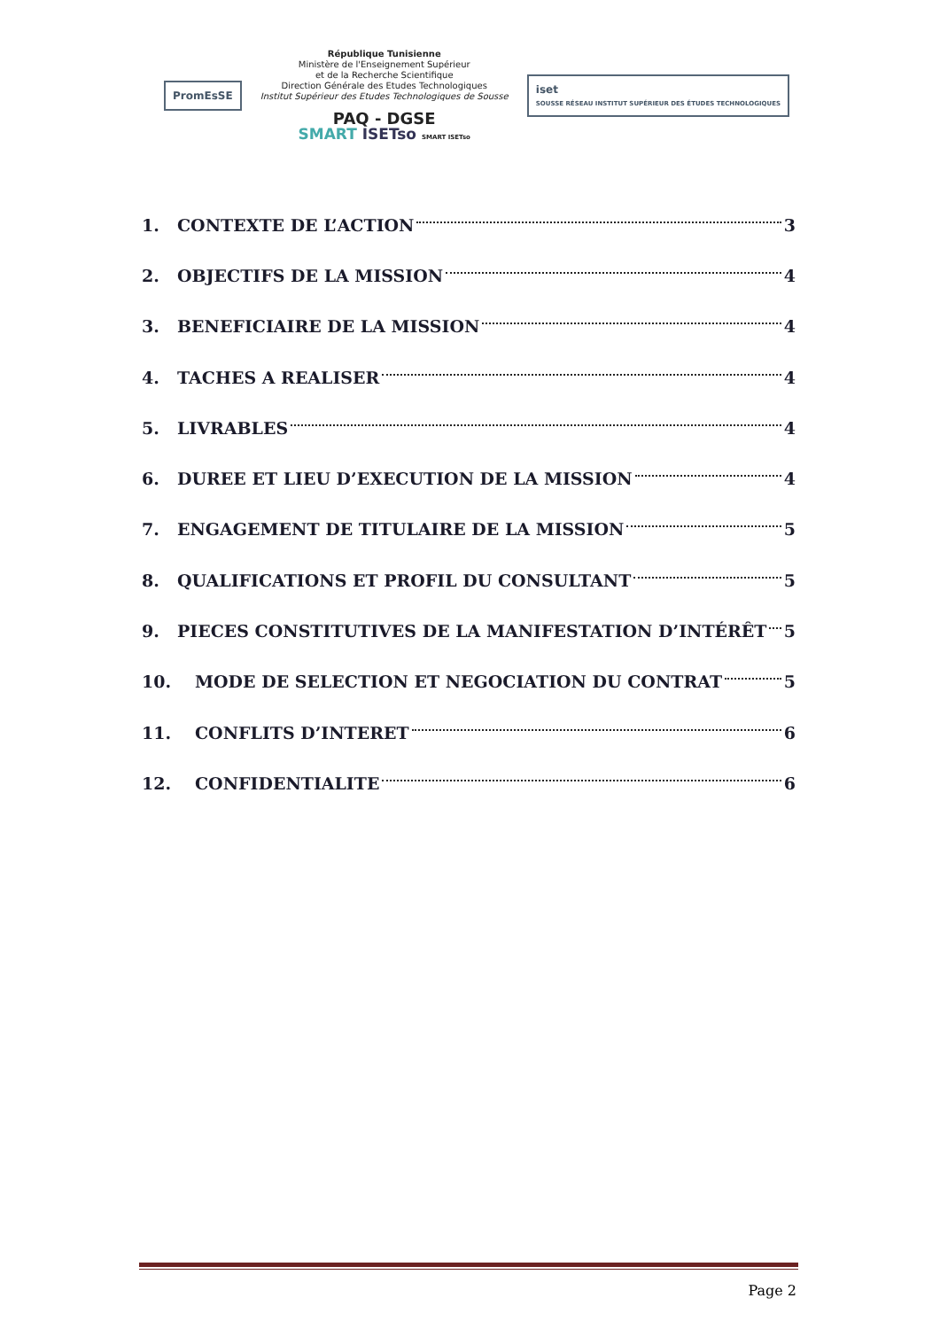PromEsSE
République Tunisienne
Ministère de l'Enseignement Supérieur
et de la Recherche Scientifique
Direction Générale des Etudes Technologiques
Institut Supérieur des Etudes Technologiques de Sousse
PAQ - DGSE
SMART ISETso SMART ISETso
iset
SOUSSE RÉSEAU INSTITUT SUPÉRIEUR DES ÉTUDES TECHNOLOGIQUES
1. CONTEXTE DE L’ACTION 3
2. OBJECTIFS DE LA MISSION 4
3. BENEFICIAIRE DE LA MISSION 4
4. TACHES A REALISER 4
5. LIVRABLES 4
6. DUREE ET LIEU D’EXECUTION DE LA MISSION 4
7. ENGAGEMENT DE TITULAIRE DE LA MISSION 5
8. QUALIFICATIONS ET PROFIL DU CONSULTANT 5
9. PIECES CONSTITUTIVES DE LA MANIFESTATION D’INTÉRÊT 5
10. MODE DE SELECTION ET NEGOCIATION DU CONTRAT 5
11. CONFLITS D’INTERET 6
12. CONFIDENTIALITE 6
Page 2